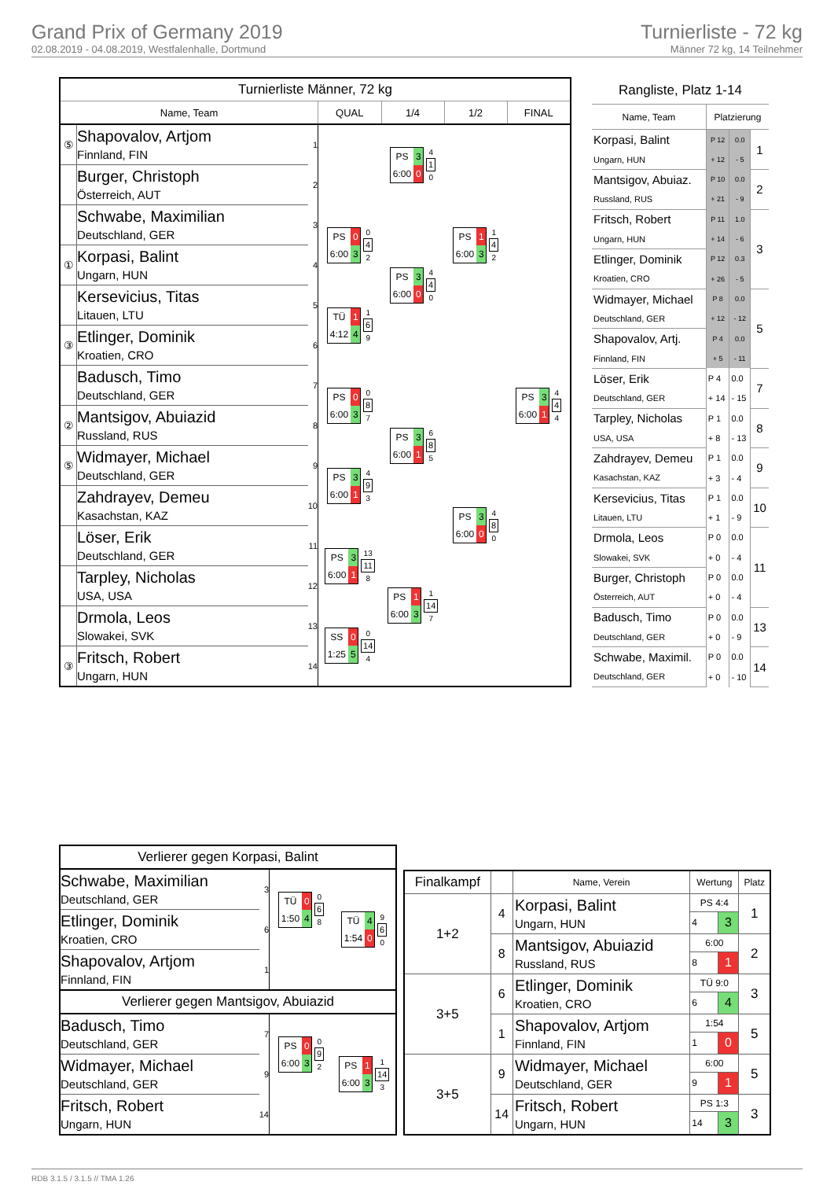Grand Prix of Germany 2019
02.08.2019 - 04.08.2019, Westfalenhalle, Dortmund
Turnierliste - 72 kg
Männer 72 kg, 14 Teilnehmer
| Turnierliste Männer, 72 kg | | | | | | |
| Name, Team | | | QUAL | 1/4 | 1/2 | FINAL |
| ⑤ | Shapovalov, Artjom Finnland, FIN | 1 | | PS 3 6:00 0 4 1 0 | PS 1 6:00 3 1 4 2 | PS 3 6:00 1 4 4 4 |
| | Burger, Christoph Österreich, AUT | 2 | | | | |
| | Schwabe, Maximilian Deutschland, GER | 3 | PS 0 6:00 3 0 4 2 | PS 3 6:00 0 4 4 0 | | |
| ① | Korpasi, Balint Ungarn, HUN | 4 | | | | |
| | Kersevicius, Titas Litauen, LTU | 5 | TÜ 1 4:12 4 1 6 9 | | | |
| ③ | Etlinger, Dominik Kroatien, CRO | 6 | | | | |
| | Badusch, Timo Deutschland, GER | 7 | PS 0 6:00 3 0 8 7 | PS 3 6:00 1 6 8 5 | PS 3 6:00 0 4 8 0 | |
| ② | Mantsigov, Abuiazid Russland, RUS | 8 | | | | |
| ⑤ | Widmayer, Michael Deutschland, GER | 9 | PS 3 6:00 1 4 9 3 | | | |
| | Zahdrayev, Demeu Kasachstan, KAZ | 10 | | | | |
| | Löser, Erik Deutschland, GER | 11 | PS 3 6:00 1 13 11 8 | PS 1 6:00 3 1 14 7 | | |
| | Tarpley, Nicholas USA, USA | 12 | | | | |
| | Drmola, Leos Slowakei, SVK | 13 | SS 0 1:25 5 0 14 4 | | | |
| ③ | Fritsch, Robert Ungarn, HUN | 14 | | | | |
| Rangliste, Platz 1-14 | | | |
| Name, Team | Platzierung | | |
| Korpasi, Balint | P 12 | 0.0 | 1 |
| Ungarn, HUN | + 12 | - 5 | |
| Mantsigov, Abuiaz. | P 10 | 0.0 | 2 |
| Russland, RUS | + 21 | - 9 | |
| Fritsch, Robert | P 11 | 1.0 | 3 |
| Ungarn, HUN | + 14 | - 6 | |
| Etlinger, Dominik | P 12 | 0.3 | |
| Kroatien, CRO | + 26 | - 5 | |
| Widmayer, Michael | P 8 | 0.0 | 5 |
| Deutschland, GER | + 12 | - 12 | |
| Shapovalov, Artj. | P 4 | 0.0 | |
| Finnland, FIN | + 5 | - 11 | |
| Löser, Erik | P 4 | 0.0 | 7 |
| Deutschland, GER | + 14 | - 15 | |
| Tarpley, Nicholas | P 1 | 0.0 | 8 |
| USA, USA | + 8 | - 13 | |
| Zahdrayev, Demeu | P 1 | 0.0 | 9 |
| Kasachstan, KAZ | + 3 | - 4 | |
| Kersevicius, Titas | P 1 | 0.0 | 10 |
| Litauen, LTU | + 1 | - 9 | |
| Drmola, Leos | P 0 | 0.0 | 11 |
| Slowakei, SVK | + 0 | - 4 | |
| Burger, Christoph | P 0 | 0.0 | |
| Österreich, AUT | + 0 | - 4 | |
| Badusch, Timo | P 0 | 0.0 | 13 |
| Deutschland, GER | + 0 | - 9 | |
| Schwabe, Maximil. | P 0 | 0.0 | 14 |
| Deutschland, GER | + 0 | - 10 | |
| Verlierer gegen Korpasi, Balint | | | |
| Schwabe, Maximilian Deutschland, GER | 3 | TÜ 0 1:50 4 0 6 8 | TÜ 4 1:54 0 9 6 0 |
| Etlinger, Dominik Kroatien, CRO | 6 | | |
| Shapovalov, Artjom Finnland, FIN | 1 | | |
| Verlierer gegen Mantsigov, Abuiazid | | | |
| Badusch, Timo Deutschland, GER | 7 | PS 0 6:00 3 0 9 2 | PS 1 6:00 3 1 14 3 |
| Widmayer, Michael Deutschland, GER | 9 | | |
| Fritsch, Robert Ungarn, HUN | 14 | | |
| Finalkampf | | Name, Verein | Wertung | | Platz |
| --- | --- | --- | --- | --- | --- |
| 1+2 | 4 | Korpasi, Balint Ungarn, HUN | PS 4:4 | | 1 |
| | | | 4 | 3 | |
| | 8 | Mantsigov, Abuiazid Russland, RUS | 6:00 | | 2 |
| | | | 8 | 1 | |
| 3+5 | 6 | Etlinger, Dominik Kroatien, CRO | TÜ 9:0 | | 3 |
| | | | 6 | 4 | |
| | 1 | Shapovalov, Artjom Finnland, FIN | 1:54 | | 5 |
| | | | 1 | 0 | |
| 3+5 | 9 | Widmayer, Michael Deutschland, GER | 6:00 | | 5 |
| | | | 9 | 1 | |
| | 14 | Fritsch, Robert Ungarn, HUN | PS 1:3 | | 3 |
| | | | 14 | 3 | |
RDB 3.1.5 / 3.1.5 // TMA 1.26